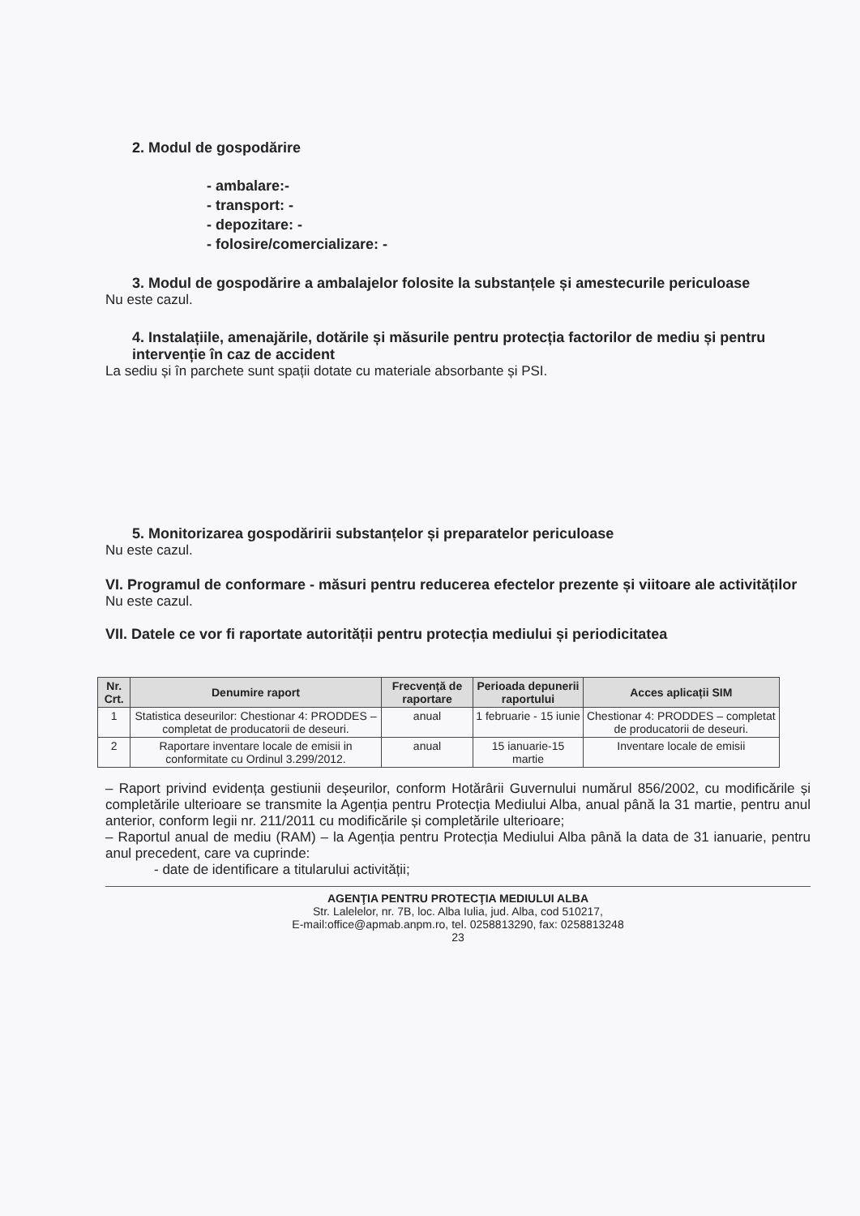2. Modul de gospodărire
- ambalare:-
- transport: -
- depozitare: -
- folosire/comercializare: -
3. Modul de gospodărire a ambalajelor folosite la substanțele și amestecurile periculoase
Nu este cazul.
4. Instalațiile, amenajările, dotările și măsurile pentru protecția factorilor de mediu și pentru intervenție în caz de accident
La sediu și în parchete sunt spații dotate cu materiale absorbante și PSI.
5. Monitorizarea gospodăririi substanțelor și preparatelor periculoase
Nu este cazul.
VI. Programul de conformare - măsuri pentru reducerea efectelor prezente și viitoare ale activităților
Nu este cazul.
VII. Datele ce vor fi raportate autorității pentru protecția mediului și periodicitatea
| Nr. Crt. | Denumire raport | Frecvență de raportare | Perioada depunerii raportului | Acces aplicații SIM |
| --- | --- | --- | --- | --- |
| 1 | Statistica deseurilor: Chestionar 4: PRODDES – completat de producatorii de deseuri. | anual | 1 februarie - 15 iunie | Chestionar 4: PRODDES – completat de producatorii de deseuri. |
| 2 | Raportare inventare locale de emisii in conformitate cu Ordinul 3.299/2012. | anual | 15 ianuarie-15 martie | Inventare locale de emisii |
– Raport privind evidența gestiunii deșeurilor, conform Hotărârii Guvernului numărul 856/2002, cu modificările și completările ulterioare se transmite la Agenția pentru Protecția Mediului Alba, anual până la 31 martie, pentru anul anterior, conform legii nr. 211/2011 cu modificările și completările ulterioare;
– Raportul anual de mediu (RAM) – la Agenția pentru Protecția Mediului Alba până la data de 31 ianuarie, pentru anul precedent, care va cuprinde:
- date de identificare a titularului activității;
AGENŢIA PENTRU PROTECŢIA MEDIULUI ALBA
Str. Lalelelor, nr. 7B, loc. Alba Iulia, jud. Alba, cod 510217,
E-mail:office@apmab.anpm.ro, tel. 0258813290, fax: 0258813248
23